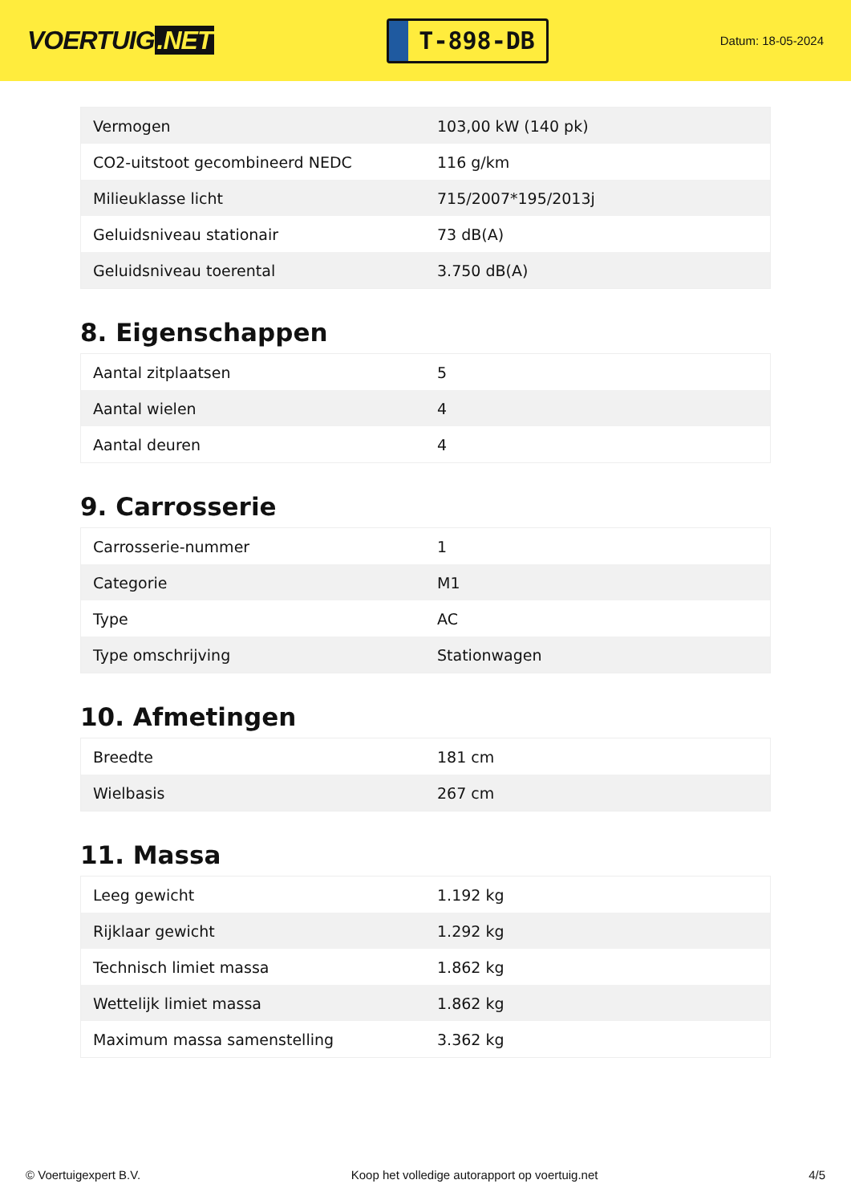VOERTUIG.NET
T-898-DB
Datum: 18-05-2024
| Vermogen | 103,00 kW (140 pk) |
| CO2-uitstoot gecombineerd NEDC | 116 g/km |
| Milieuklasse licht | 715/2007*195/2013j |
| Geluidsniveau stationair | 73 dB(A) |
| Geluidsniveau toerental | 3.750 dB(A) |
8. Eigenschappen
| Aantal zitplaatsen | 5 |
| Aantal wielen | 4 |
| Aantal deuren | 4 |
9. Carrosserie
| Carrosserie-nummer | 1 |
| Categorie | M1 |
| Type | AC |
| Type omschrijving | Stationwagen |
10. Afmetingen
| Breedte | 181 cm |
| Wielbasis | 267 cm |
11. Massa
| Leeg gewicht | 1.192 kg |
| Rijklaar gewicht | 1.292 kg |
| Technisch limiet massa | 1.862 kg |
| Wettelijk limiet massa | 1.862 kg |
| Maximum massa samenstelling | 3.362 kg |
© Voertuigexpert B.V. Koop het volledige autorapport op voertuig.net 4/5